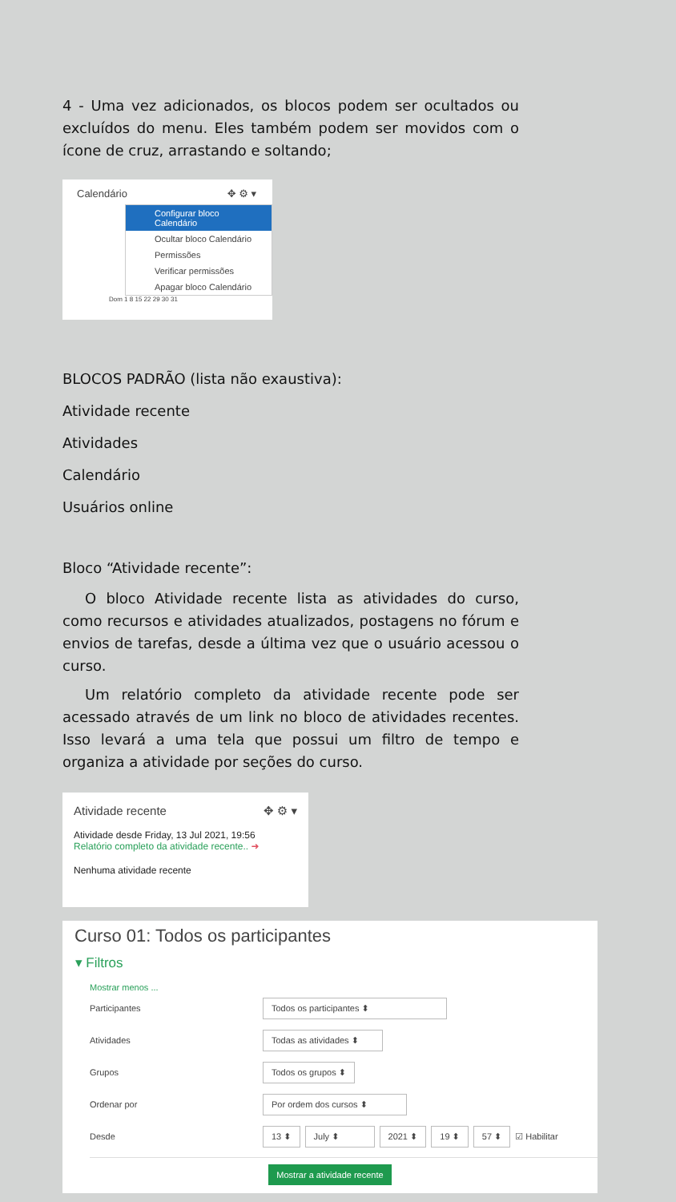4 - Uma vez adicionados, os blocos podem ser ocultados ou excluídos do menu. Eles também podem ser movidos com o ícone de cruz, arrastando e soltando;
Calendário ✥ ⚙ ▾
Configurar bloco Calendário
Ocultar bloco Calendário
Permissões
Verificar permissões
Apagar bloco Calendário
Dom 1 8 15 22 29 30 31
BLOCOS PADRÃO (lista não exaustiva):
Atividade recente
Atividades
Calendário
Usuários online
Bloco “Atividade recente”:
O bloco Atividade recente lista as atividades do curso, como recursos e atividades atualizados, postagens no fórum e envios de tarefas, desde a última vez que o usuário acessou o curso.
Um relatório completo da atividade recente pode ser acessado através de um link no bloco de atividades recentes. Isso levará a uma tela que possui um filtro de tempo e organiza a atividade por seções do curso.
Atividade recente ✥ ⚙ ▾
Atividade desde Friday, 13 Jul 2021, 19:56
Relatório completo da atividade recente.. ➜
Nenhuma atividade recente
Curso 01: Todos os participantes
▾ Filtros
Mostrar menos ...
Participantes Todos os participantes ⬍
Atividades Todas as atividades ⬍
Grupos Todos os grupos ⬍
Ordenar por Por ordem dos cursos ⬍
Desde 13 ⬍ July ⬍ 2021 ⬍ 19 ⬍ 57 ⬍ ☑ Habilitar
Mostrar a atividade recente